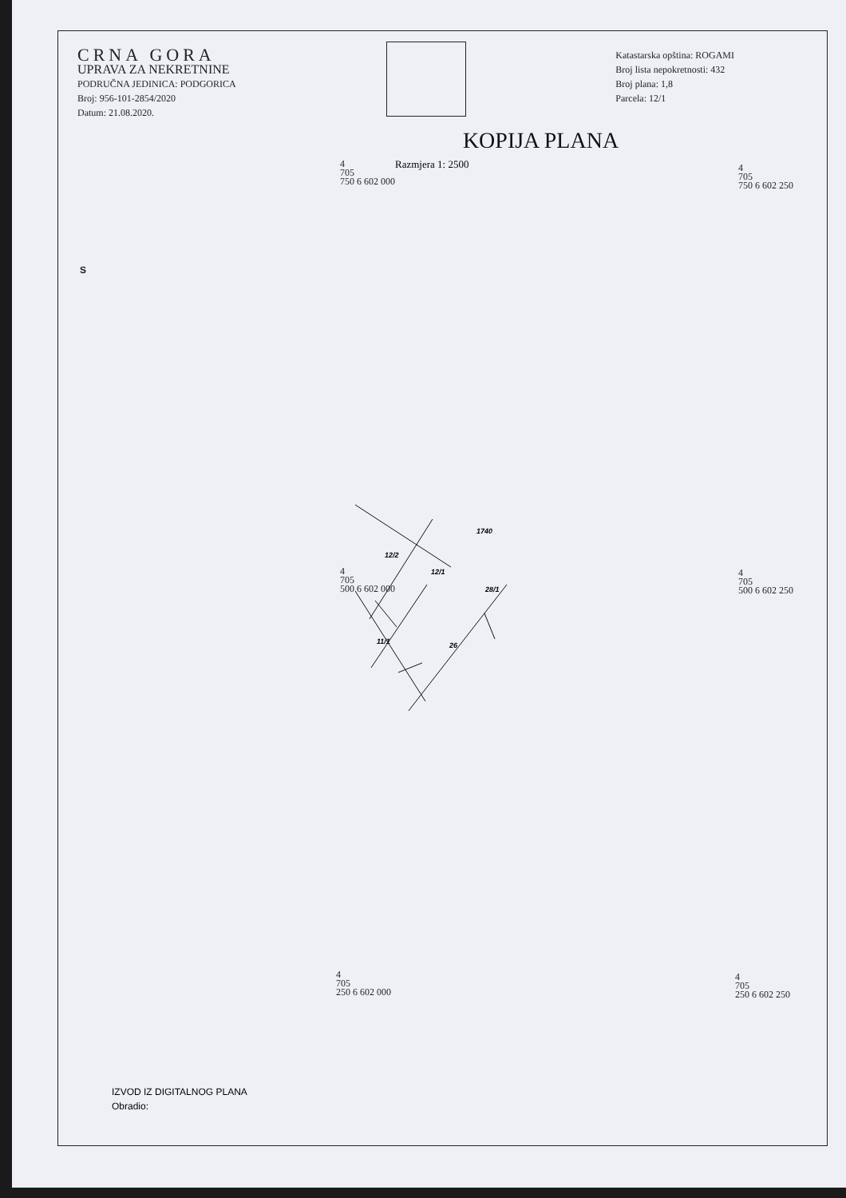CRNA GORA
UPRAVA ZA NEKRETNINE
PODRUČNA JEDINICA: PODGORICA
Broj: 956-101-2854/2020
Datum: 21.08.2020.
Katastarska opština: ROGAMI
Broj lista nepokretnosti: 432
Broj plana: 1,8
Parcela: 12/1
KOPIJA PLANA
Razmjera 1: 2500
4
705
750 6 602 000
4
705
750 6 602 250
4
705
500 6 602 000
4
705
500 6 602 250
4
705
250 6 602 000
4
705
250 6 602 250
S
1740
12/2
12/1
28/1
11/1 26
IZVOD IZ DIGITALNOG PLANA
Obradio: